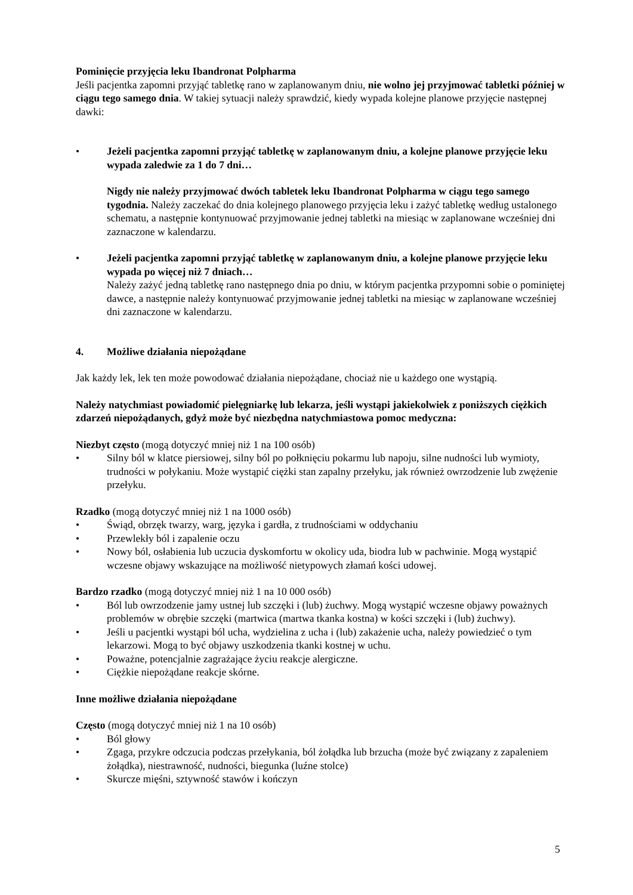Pominięcie przyjęcia leku Ibandronat Polpharma
Jeśli pacjentka zapomni przyjąć tabletkę rano w zaplanowanym dniu, nie wolno jej przyjmować tabletki później w ciągu tego samego dnia. W takiej sytuacji należy sprawdzić, kiedy wypada kolejne planowe przyjęcie następnej dawki:
• Jeżeli pacjentka zapomni przyjąć tabletkę w zaplanowanym dniu, a kolejne planowe przyjęcie leku wypada zaledwie za 1 do 7 dni…
Nigdy nie należy przyjmować dwóch tabletek leku Ibandronat Polpharma w ciągu tego samego tygodnia. Należy zaczekać do dnia kolejnego planowego przyjęcia leku i zażyć tabletkę według ustalonego schematu, a następnie kontynuować przyjmowanie jednej tabletki na miesiąc w zaplanowane wcześniej dni zaznaczone w kalendarzu.
• Jeżeli pacjentka zapomni przyjąć tabletkę w zaplanowanym dniu, a kolejne planowe przyjęcie leku wypada po więcej niż 7 dniach…
Należy zażyć jedną tabletkę rano następnego dnia po dniu, w którym pacjentka przypomni sobie o pominiętej dawce, a następnie należy kontynuować przyjmowanie jednej tabletki na miesiąc w zaplanowane wcześniej dni zaznaczone w kalendarzu.
4. Możliwe działania niepożądane
Jak każdy lek, lek ten może powodować działania niepożądane, chociaż nie u każdego one wystąpią.
Należy natychmiast powiadomić pielęgniarkę lub lekarza, jeśli wystąpi jakiekolwiek z poniższych ciężkich zdarzeń niepożądanych, gdyż może być niezbędna natychmiastowa pomoc medyczna:
Niezbyt często (mogą dotyczyć mniej niż 1 na 100 osób)
• Silny ból w klatce piersiowej, silny ból po połknięciu pokarmu lub napoju, silne nudności lub wymioty, trudności w połykaniu. Może wystąpić ciężki stan zapalny przełyku, jak również owrzodzenie lub zwężenie przełyku.
Rzadko (mogą dotyczyć mniej niż 1 na 1000 osób)
• Świąd, obrzęk twarzy, warg, języka i gardła, z trudnościami w oddychaniu
• Przewlekły ból i zapalenie oczu
• Nowy ból, osłabienia lub uczucia dyskomfortu w okolicy uda, biodra lub w pachwinie. Mogą wystąpić wczesne objawy wskazujące na możliwość nietypowych złamań kości udowej.
Bardzo rzadko (mogą dotyczyć mniej niż 1 na 10 000 osób)
• Ból lub owrzodzenie jamy ustnej lub szczęki i (lub) żuchwy. Mogą wystąpić wczesne objawy poważnych problemów w obrębie szczęki (martwica (martwa tkanka kostna) w kości szczęki i (lub) żuchwy).
• Jeśli u pacjentki wystąpi ból ucha, wydzielina z ucha i (lub) zakażenie ucha, należy powiedzieć o tym lekarzowi. Mogą to być objawy uszkodzenia tkanki kostnej w uchu.
• Poważne, potencjalnie zagrażające życiu reakcje alergiczne.
• Ciężkie niepożądane reakcje skórne.
Inne możliwe działania niepożądane
Często (mogą dotyczyć mniej niż 1 na 10 osób)
• Ból głowy
• Zgaga, przykre odczucia podczas przełykania, ból żołądka lub brzucha (może być związany z zapaleniem żołądka), niestrawność, nudności, biegunka (luźne stolce)
• Skurcze mięśni, sztywność stawów i kończyn
5